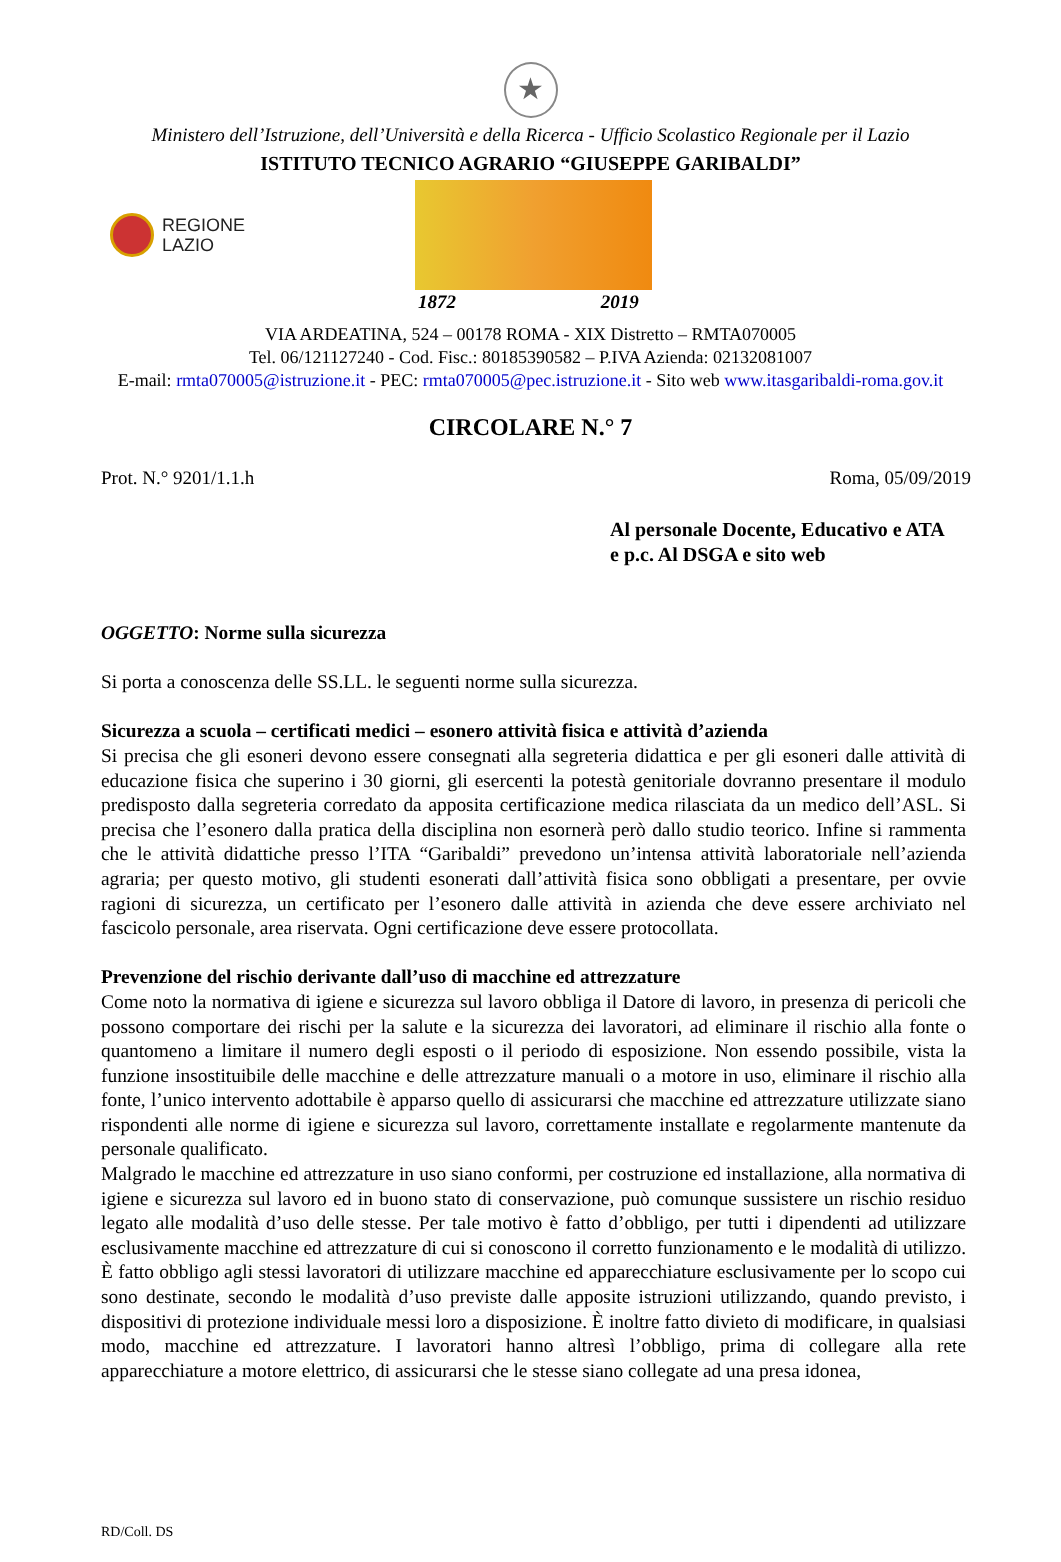★
Ministero dell’Istruzione, dell’Università e della Ricerca - Ufficio Scolastico Regionale per il Lazio
ISTITUTO TECNICO AGRARIO “GIUSEPPE GARIBALDI”
REGIONE
LAZIO
1872 2019
VIA ARDEATINA, 524 – 00178 ROMA - XIX Distretto – RMTA070005
Tel. 06/121127240 - Cod. Fisc.: 80185390582 – P.IVA Azienda: 02132081007
E-mail: rmta070005@istruzione.it - PEC: rmta070005@pec.istruzione.it - Sito web www.itasgaribaldi-roma.gov.it
CIRCOLARE N.° 7
Prot. N.° 9201/1.1.h Roma, 05/09/2019
Al personale Docente, Educativo e ATA
e p.c. Al DSGA e sito web
OGGETTO: Norme sulla sicurezza
Si porta a conoscenza delle SS.LL. le seguenti norme sulla sicurezza.
Sicurezza a scuola – certificati medici – esonero attività fisica e attività d’azienda
Si precisa che gli esoneri devono essere consegnati alla segreteria didattica e per gli esoneri dalle attività di educazione fisica che superino i 30 giorni, gli esercenti la potestà genitoriale dovranno presentare il modulo predisposto dalla segreteria corredato da apposita certificazione medica rilasciata da un medico dell’ASL. Si precisa che l’esonero dalla pratica della disciplina non esornerà però dallo studio teorico. Infine si rammenta che le attività didattiche presso l’ITA “Garibaldi” prevedono un’intensa attività laboratoriale nell’azienda agraria; per questo motivo, gli studenti esonerati dall’attività fisica sono obbligati a presentare, per ovvie ragioni di sicurezza, un certificato per l’esonero dalle attività in azienda che deve essere archiviato nel fascicolo personale, area riservata. Ogni certificazione deve essere protocollata.
Prevenzione del rischio derivante dall’uso di macchine ed attrezzature
Come noto la normativa di igiene e sicurezza sul lavoro obbliga il Datore di lavoro, in presenza di pericoli che possono comportare dei rischi per la salute e la sicurezza dei lavoratori, ad eliminare il rischio alla fonte o quantomeno a limitare il numero degli esposti o il periodo di esposizione. Non essendo possibile, vista la funzione insostituibile delle macchine e delle attrezzature manuali o a motore in uso, eliminare il rischio alla fonte, l’unico intervento adottabile è apparso quello di assicurarsi che macchine ed attrezzature utilizzate siano rispondenti alle norme di igiene e sicurezza sul lavoro, correttamente installate e regolarmente mantenute da personale qualificato.
Malgrado le macchine ed attrezzature in uso siano conformi, per costruzione ed installazione, alla normativa di igiene e sicurezza sul lavoro ed in buono stato di conservazione, può comunque sussistere un rischio residuo legato alle modalità d’uso delle stesse. Per tale motivo è fatto d’obbligo, per tutti i dipendenti ad utilizzare esclusivamente macchine ed attrezzature di cui si conoscono il corretto funzionamento e le modalità di utilizzo. È fatto obbligo agli stessi lavoratori di utilizzare macchine ed apparecchiature esclusivamente per lo scopo cui sono destinate, secondo le modalità d’uso previste dalle apposite istruzioni utilizzando, quando previsto, i dispositivi di protezione individuale messi loro a disposizione. È inoltre fatto divieto di modificare, in qualsiasi modo, macchine ed attrezzature. I lavoratori hanno altresì l’obbligo, prima di collegare alla rete apparecchiature a motore elettrico, di assicurarsi che le stesse siano collegate ad una presa idonea,
RD/Coll. DS